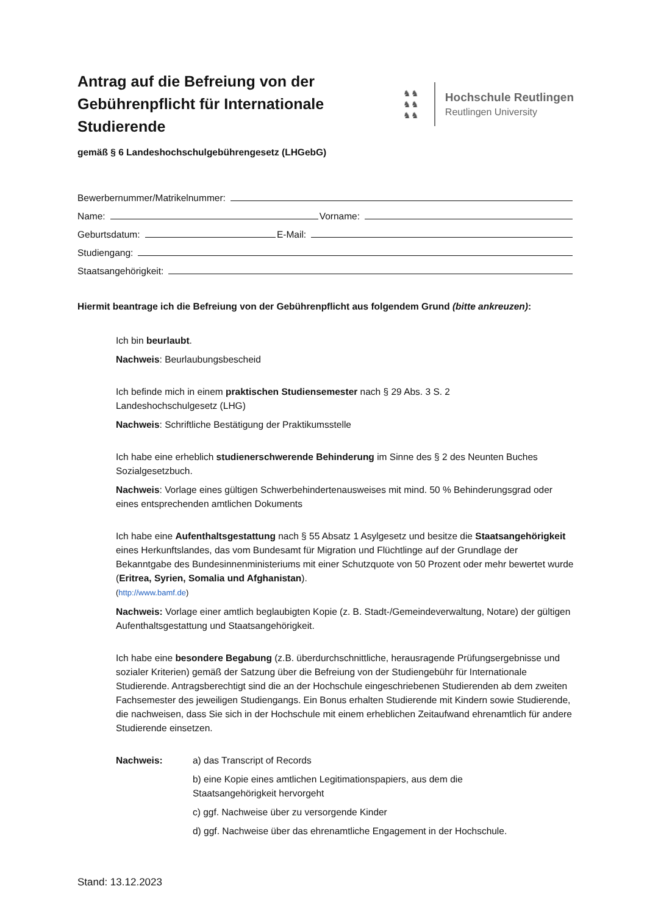Antrag auf die Befreiung von der Gebührenpflicht für Internationale Studierende
♞♞
♞♞
♞♞
Hochschule Reutlingen
Reutlingen University
gemäß § 6 Landeshochschulgebührengesetz (LHGebG)
Bewerbernummer/Matrikelnummer:
Name: Vorname:
Geburtsdatum: E-Mail:
Studiengang:
Staatsangehörigkeit:
Hiermit beantrage ich die Befreiung von der Gebührenpflicht aus folgendem Grund (bitte ankreuzen):
Ich bin beurlaubt.
Nachweis: Beurlaubungsbescheid
Ich befinde mich in einem praktischen Studiensemester nach § 29 Abs. 3 S. 2
Landeshochschulgesetz (LHG)
Nachweis: Schriftliche Bestätigung der Praktikumsstelle
Ich habe eine erheblich studienerschwerende Behinderung im Sinne des § 2 des Neunten Buches Sozialgesetzbuch.
Nachweis: Vorlage eines gültigen Schwerbehindertenausweises mit mind. 50 % Behinderungsgrad oder eines entsprechenden amtlichen Dokuments
Ich habe eine Aufenthaltsgestattung nach § 55 Absatz 1 Asylgesetz und besitze die Staatsangehörigkeit eines Herkunftslandes, das vom Bundesamt für Migration und Flüchtlinge auf der Grundlage der Bekanntgabe des Bundesinnenministeriums mit einer Schutzquote von 50 Prozent oder mehr bewertet wurde (Eritrea, Syrien, Somalia und Afghanistan).
(http://www.bamf.de)
Nachweis: Vorlage einer amtlich beglaubigten Kopie (z. B. Stadt-/Gemeindeverwaltung, Notare) der gültigen Aufenthaltsgestattung und Staatsangehörigkeit.
Ich habe eine besondere Begabung (z.B. überdurchschnittliche, herausragende Prüfungsergebnisse und sozialer Kriterien) gemäß der Satzung über die Befreiung von der Studiengebühr für Internationale Studierende. Antragsberechtigt sind die an der Hochschule eingeschriebenen Studierenden ab dem zweiten Fachsemester des jeweiligen Studiengangs. Ein Bonus erhalten Studierende mit Kindern sowie Studierende, die nachweisen, dass Sie sich in der Hochschule mit einem erheblichen Zeitaufwand ehrenamtlich für andere Studierende einsetzen.
Nachweis: a) das Transcript of Records
b) eine Kopie eines amtlichen Legitimationspapiers, aus dem die
Staatsangehörigkeit hervorgeht
c) ggf. Nachweise über zu versorgende Kinder
d) ggf. Nachweise über das ehrenamtliche Engagement in der Hochschule.
Stand: 13.12.2023